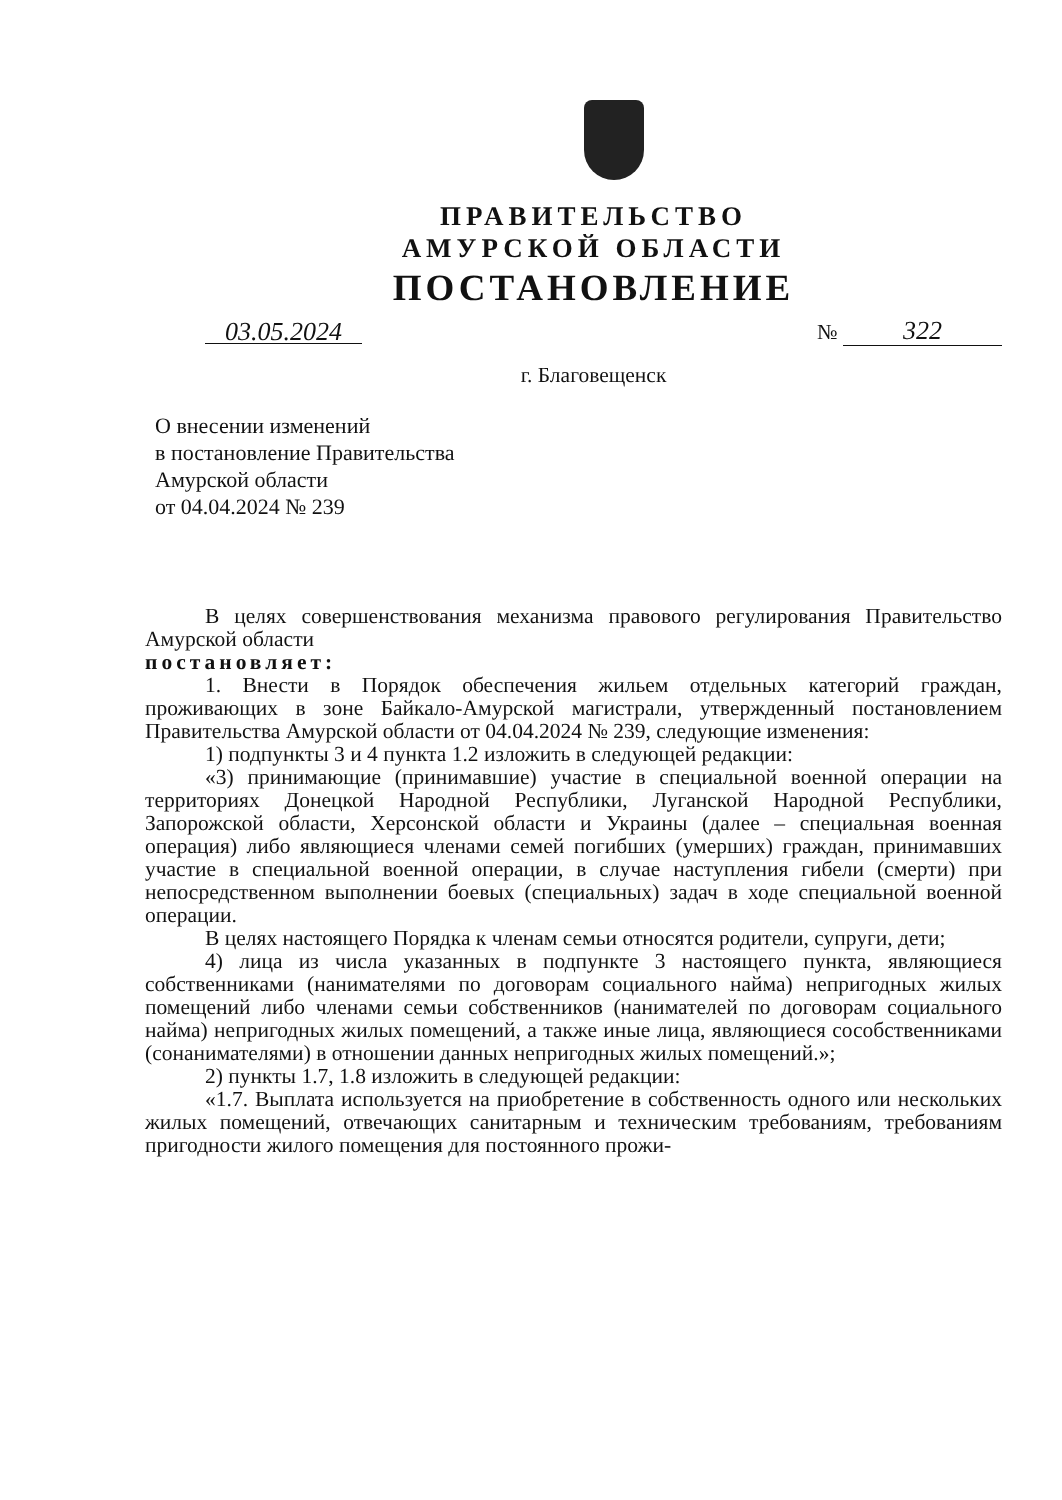ПРАВИТЕЛЬСТВО
АМУРСКОЙ ОБЛАСТИ
ПОСТАНОВЛЕНИЕ
03.05.2024 № 322
г. Благовещенск
О внесении изменений
в постановление Правительства
Амурской области
от 04.04.2024 № 239
В целях совершенствования механизма правового регулирования Правительство Амурской области
постановляет:
1. Внести в Порядок обеспечения жильем отдельных категорий граждан, проживающих в зоне Байкало-Амурской магистрали, утвержденный постановлением Правительства Амурской области от 04.04.2024 № 239, следующие изменения:
1) подпункты 3 и 4 пункта 1.2 изложить в следующей редакции:
«3) принимающие (принимавшие) участие в специальной военной операции на территориях Донецкой Народной Республики, Луганской Народной Республики, Запорожской области, Херсонской области и Украины (далее – специальная военная операция) либо являющиеся членами семей погибших (умерших) граждан, принимавших участие в специальной военной операции, в случае наступления гибели (смерти) при непосредственном выполнении боевых (специальных) задач в ходе специальной военной операции.
В целях настоящего Порядка к членам семьи относятся родители, супруги, дети;
4) лица из числа указанных в подпункте 3 настоящего пункта, являющиеся собственниками (нанимателями по договорам социального найма) непригодных жилых помещений либо членами семьи собственников (нанимателей по договорам социального найма) непригодных жилых помещений, а также иные лица, являющиеся сособственниками (сонанимателями) в отношении данных непригодных жилых помещений.»;
2) пункты 1.7, 1.8 изложить в следующей редакции:
«1.7. Выплата используется на приобретение в собственность одного или нескольких жилых помещений, отвечающих санитарным и техническим требованиям, требованиям пригодности жилого помещения для постоянного прожи-